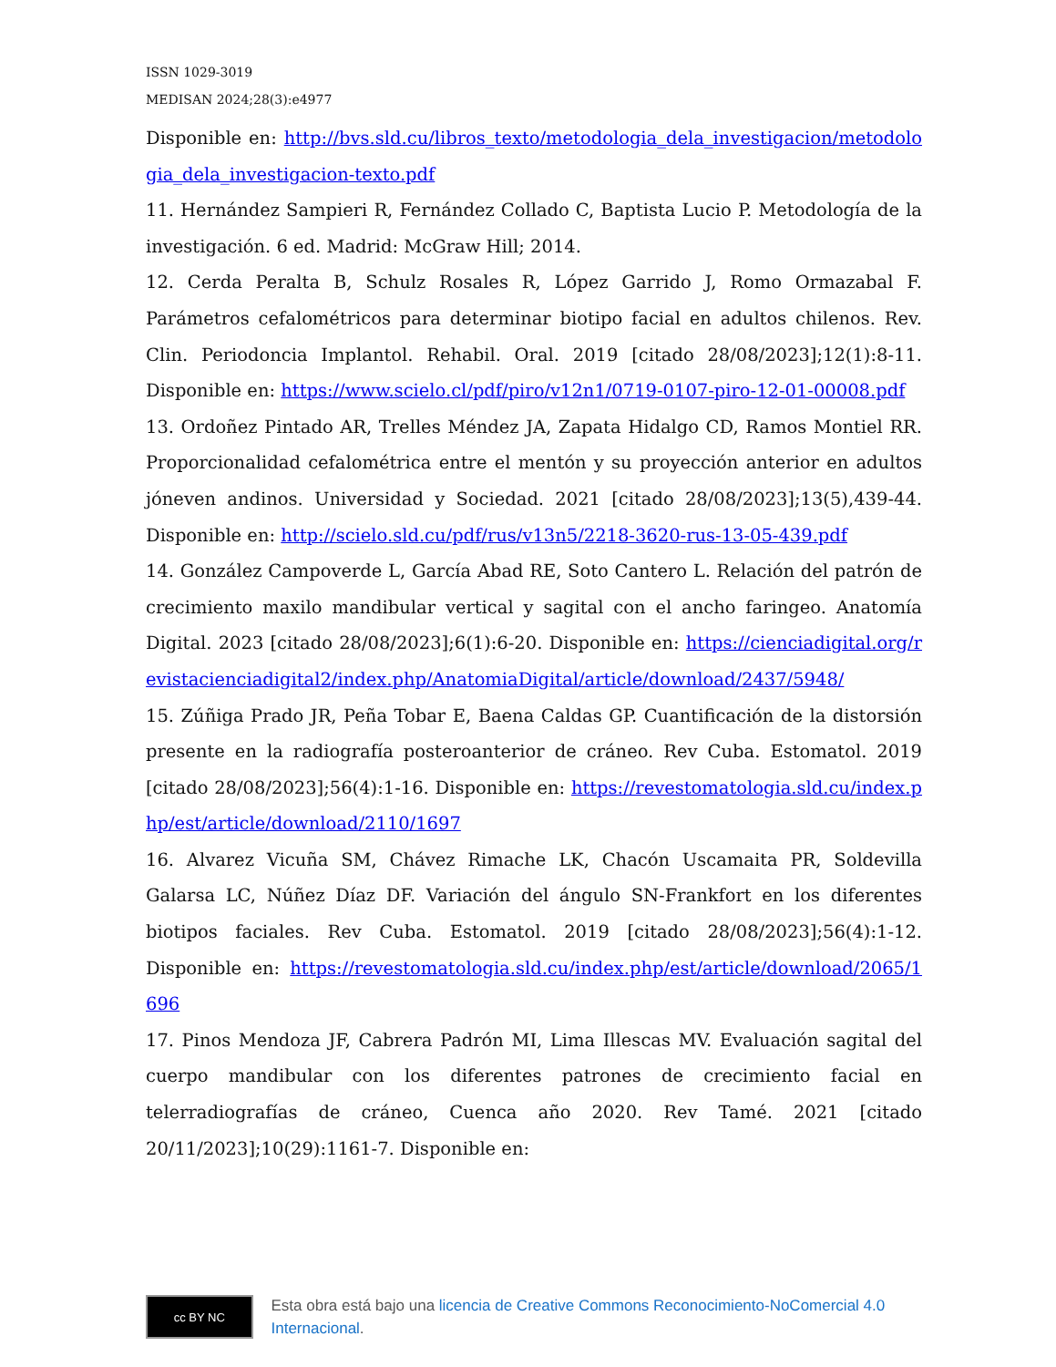ISSN 1029-3019
MEDISAN 2024;28(3):e4977
Disponible en: http://bvs.sld.cu/libros_texto/metodologia_dela_investigacion/metodologia_dela_investigacion-texto.pdf
11. Hernández Sampieri R, Fernández Collado C, Baptista Lucio P. Metodología de la investigación. 6 ed. Madrid: McGraw Hill; 2014.
12. Cerda Peralta B, Schulz Rosales R, López Garrido J, Romo Ormazabal F. Parámetros cefalométricos para determinar biotipo facial en adultos chilenos. Rev. Clin. Periodoncia Implantol. Rehabil. Oral. 2019 [citado 28/08/2023];12(1):8-11. Disponible en: https://www.scielo.cl/pdf/piro/v12n1/0719-0107-piro-12-01-00008.pdf
13. Ordoñez Pintado AR, Trelles Méndez JA, Zapata Hidalgo CD, Ramos Montiel RR. Proporcionalidad cefalométrica entre el mentón y su proyección anterior en adultos jóneven andinos. Universidad y Sociedad. 2021 [citado 28/08/2023];13(5),439-44. Disponible en: http://scielo.sld.cu/pdf/rus/v13n5/2218-3620-rus-13-05-439.pdf
14. González Campoverde L, García Abad RE, Soto Cantero L. Relación del patrón de crecimiento maxilo mandibular vertical y sagital con el ancho faringeo. Anatomía Digital. 2023 [citado 28/08/2023];6(1):6-20. Disponible en: https://cienciadigital.org/revistacienciadigital2/index.php/AnatomiaDigital/article/download/2437/5948/
15. Zúñiga Prado JR, Peña Tobar E, Baena Caldas GP. Cuantificación de la distorsión presente en la radiografía posteroanterior de cráneo. Rev Cuba. Estomatol. 2019 [citado 28/08/2023];56(4):1-16. Disponible en: https://revestomatologia.sld.cu/index.php/est/article/download/2110/1697
16. Alvarez Vicuña SM, Chávez Rimache LK, Chacón Uscamaita PR, Soldevilla Galarsa LC, Núñez Díaz DF. Variación del ángulo SN-Frankfort en los diferentes biotipos faciales. Rev Cuba. Estomatol. 2019 [citado 28/08/2023];56(4):1-12. Disponible en: https://revestomatologia.sld.cu/index.php/est/article/download/2065/1696
17. Pinos Mendoza JF, Cabrera Padrón MI, Lima Illescas MV. Evaluación sagital del cuerpo mandibular con los diferentes patrones de crecimiento facial en telerradiografías de cráneo, Cuenca año 2020. Rev Tamé. 2021 [citado 20/11/2023];10(29):1161-7. Disponible en:
cc BY NC
Esta obra está bajo una licencia de Creative Commons Reconocimiento-NoComercial 4.0 Internacional.